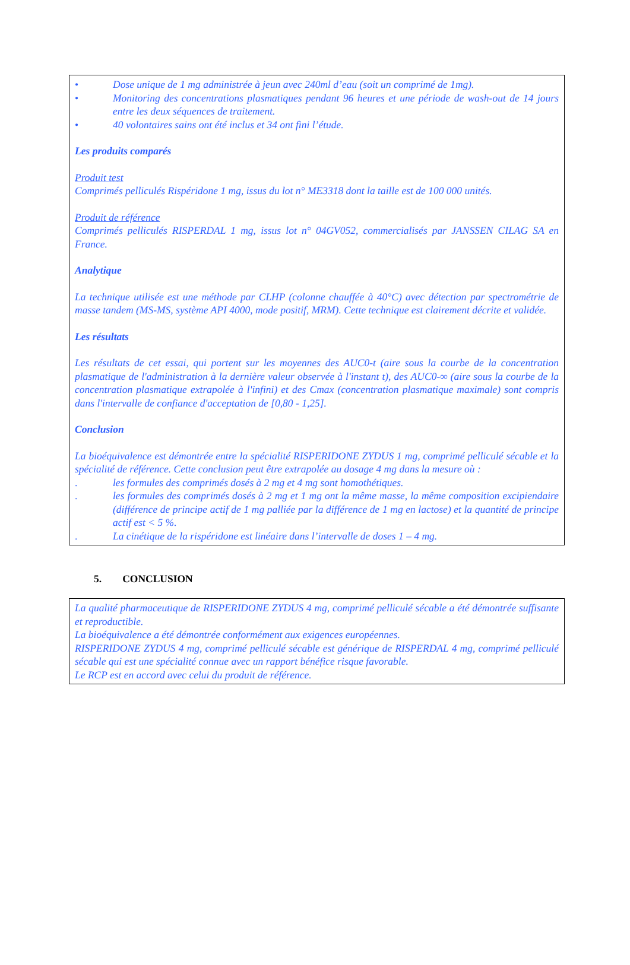• Dose unique de 1 mg administrée à jeun avec 240ml d’eau (soit un comprimé de 1mg).
• Monitoring des concentrations plasmatiques pendant 96 heures et une période de wash-out de 14 jours entre les deux séquences de traitement.
• 40 volontaires sains ont été inclus et 34 ont fini l’étude.
Les produits comparés
Produit test
Comprimés pelliculés Rispéridone 1 mg, issus du lot n° ME3318 dont la taille est de 100 000 unités.
Produit de référence
Comprimés pelliculés RISPERDAL 1 mg, issus lot n° 04GV052, commercialisés par JANSSEN CILAG SA en France.
Analytique
La technique utilisée est une méthode par CLHP (colonne chauffée à 40°C) avec détection par spectrométrie de masse tandem (MS-MS, système API 4000, mode positif, MRM). Cette technique est clairement décrite et validée.
Les résultats
Les résultats de cet essai, qui portent sur les moyennes des AUC0-t (aire sous la courbe de la concentration plasmatique de l'administration à la dernière valeur observée à l'instant t), des AUC0-∞ (aire sous la courbe de la concentration plasmatique extrapolée à l'infini) et des Cmax (concentration plasmatique maximale) sont compris dans l'intervalle de confiance d'acceptation de [0,80 - 1,25].
Conclusion
La bioéquivalence est démontrée entre la spécialité RISPERIDONE ZYDUS 1 mg, comprimé pelliculé sécable et la spécialité de référence. Cette conclusion peut être extrapolée au dosage 4 mg dans la mesure où :
. les formules des comprimés dosés à 2 mg et 4 mg sont homothétiques.
. les formules des comprimés dosés à 2 mg et 1 mg ont la même masse, la même composition excipiendaire (différence de principe actif de 1 mg palliée par la différence de 1 mg en lactose) et la quantité de principe actif est < 5 %.
. La cinétique de la rispéridone est linéaire dans l’intervalle de doses 1 – 4 mg.
5. CONCLUSION
La qualité pharmaceutique de RISPERIDONE ZYDUS 4 mg, comprimé pelliculé sécable a été démontrée suffisante et reproductible.
La bioéquivalence a été démontrée conformément aux exigences européennes.
RISPERIDONE ZYDUS 4 mg, comprimé pelliculé sécable est générique de RISPERDAL 4 mg, comprimé pelliculé sécable qui est une spécialité connue avec un rapport bénéfice risque favorable.
Le RCP est en accord avec celui du produit de référence.